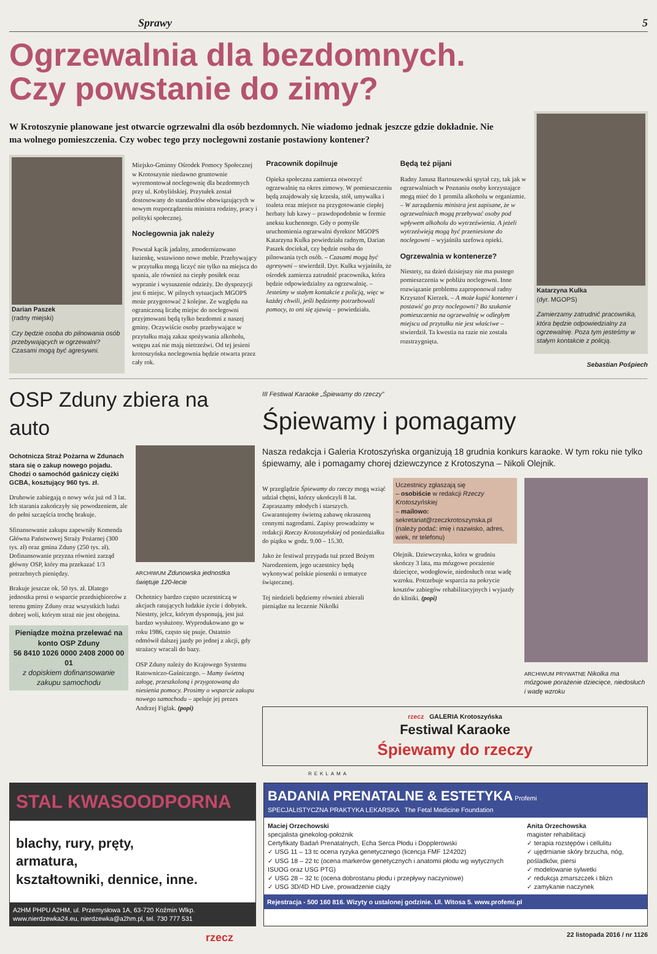Sprawy 5
Ogrzewalnia dla bezdomnych.
Czy powstanie do zimy?
W Krotoszynie planowane jest otwarcie ogrzewalni dla osób bezdomnych. Nie wiadomo jednak jeszcze gdzie dokładnie. Nie ma wolnego pomieszczenia. Czy wobec tego przy noclegowni zostanie postawiony kontener?
Darian Paszek
(radny miejski)
Czy będzie osoba do pilnowania osób przebywających w ogrzewalni? Czasami mogą być agresywni.
Miejsko-Gminny Ośrodek Pomocy Społecznej w Krotoszynie niedawno gruntownie wyremontował noclegownię dla bezdomnych przy ul. Kobylińskiej. Przytułek został dostosowany do standardów obowiązujących w nowym rozporządzeniu ministra rodziny, pracy i polityki społecznej.
Noclegownia jak należy
Powstał kącik jadalny, zmodernizowano łazienkę, wstawiono nowe meble. Przebywający w przytułku mogą liczyć nie tylko na miejsca do spania, ale również na ciepły posiłek oraz wypranie i wysuszenie odzieży. Do dyspozycji jest 6 miejsc. W pilnych sytuacjach MGOPS może przygotować 2 kolejne. Ze względu na ograniczoną liczbę miejsc do noclegowni przyjmowani będą tylko bezdomni z naszej gminy. Oczywiście osoby przebywające w przytułku mają zakaz spożywania alkoholu, wstępu zaś nie mają nietrzeźwi. Od tej jesieni krotoszyńska noclegownia będzie otwarta przez cały rok.
Pracownik dopilnuje
Opieka społeczna zamierza otworzyć ogrzewalnię na okres zimowy. W pomieszczeniu będą znajdowały się krzesła, stół, umywalka i toaleta oraz miejsce na przygotowanie ciepłej herbaty lub kawy – prawdopodobnie w formie aneksu kuchennego. Gdy o pomyśle uruchomienia ogrzewalni dyrektor MGOPS Katarzyna Kulka powiedziała radnym, Darian Paszek dociekał, czy będzie osoba do pilnowania tych osób. – Czasami mogą być agresywni – stwierdził. Dyr. Kulka wyjaśniła, że ośrodek zamierza zatrudnić pracownika, która będzie odpowiedzialny za ogrzewalnię. – Jesteśmy w stałym kontakcie z policją, więc w każdej chwili, jeśli będziemy potrzebowali pomocy, to oni się zjawią – powiedziała.
Będą też pijani
Radny Janusz Bartoszewski spytał czy, tak jak w ogrzewalniach w Poznaniu osoby korzystające mogą mieć do 1 promila alkoholu w organizmie. – W zarządzeniu ministra jest zapisane, że w ogrzewalniach mogą przebywać osoby pod wpływem alkoholu do wytrzeźwienia. A jeżeli wytrzeźwieją mogą być przeniesione do noclegowni – wyjaśniła szefowa opieki.
Ogrzewalnia w kontenerze?
Niestety, na dzień dzisiejszy nie ma pustego pomieszczenia w pobliżu noclegowni. Inne rozwiązanie problemu zaproponował radny Krzysztof Kierzek. – A może kupić kontener i postawić go przy noclegowni? Bo szukanie pomieszczenia na ogrzewalnię w odległym miejscu od przytułku nie jest właściwe – stwierdził. Ta kwestia na razie nie została rozstrzygnięta.
Katarzyna Kulka
(dyr. MGOPS)
Zamierzamy zatrudnić pracownika, która będzie odpowiedzialny za ogrzewalnię. Poza tym jesteśmy w stałym kontakcie z policją.
Sebastian Pośpiech
OSP Zduny zbiera na auto
Ochotnicza Straż Pożarna w Zdunach stara się o zakup nowego pojadu. Chodzi o samochód gaśniczy ciężki GCBA, kosztujący 960 tys. zł.
Druhowie zabiegają o nowy wóz już od 3 lat. Ich starania zakończyły się powodzeniem, ale do pełni szczęścia trochę brakuje.
Sfinansowanie zakupu zapewniły Komenda Główna Państwowej Straży Pożarnej (300 tys. zł) oraz gmina Zduny (250 tys. zł). Dofinansowanie przyzna również zarząd główny OSP, który ma przekazać 1/3 potrzebnych pieniędzy.
Brakuje jeszcze ok. 50 tys. zł. Dlatego jednostka prosi o wsparcie przedsiębiorców z terenu gminy Zduny oraz wszystkich ludzi dobrej woli, którym straż nie jest obojętna.
Pieniądze można przelewać na konto OSP Zduny
56 8410 1026 0000 2408 2000 00 01
z dopiskiem dofinansowanie zakupu samochodu
ARCHIWUM Zdunowska jednostka świętuje 120-lecie
Ochotnicy bardzo często uczestniczą w akcjach ratujących ludzkie życie i dobytek. Niestety, jelcz, którym dysponują, jest już bardzo wysłużony. Wyprodukowano go w roku 1986, często się psuje. Ostatnio odmówił dalszej jazdy po jednej z akcji, gdy strażacy wracali do bazy.
OSP Zduny należy do Krajowego Systemu Ratowniczo-Gaśniczego. – Mamy świetną załogę, przeszkoloną i przygotowaną do niesienia pomocy. Prosimy o wsparcie zakupu nowego samochodu – apeluje jej prezes Andrzej Figlak. (popi)
III Festiwal Karaoke „Śpiewamy do rzeczy”
Śpiewamy i pomagamy
Nasza redakcja i Galeria Krotoszyńska organizują 18 grudnia konkurs karaoke. W tym roku nie tylko śpiewamy, ale i pomagamy chorej dziewczynce z Krotoszyna – Nikoli Olejnik.
W przeglądzie Śpiewamy do rzeczy mogą wziąć udział chętni, którzy ukończyli 8 lat. Zapraszamy młodych i starszych. Gwarantujemy świetną zabawę okraszoną cennymi nagrodami. Zapisy prowadzimy w redakcji Rzeczy Krotoszyńskiej od poniedziałku do piątku w godz. 9.00 – 15.30.
Jako że festiwal przypada tuż przed Bożym Narodzeniem, jego uczestnicy będą wykonywać polskie piosenki o tematyce świątecznej.
Tej niedzieli będziemy również zbierali pieniądze na leczenie Nikolki
Uczestnicy zgłaszają się
– osobiście w redakcji Rzeczy Krotoszyńskiej
– mailowo: sekretariat@rzeczkrotoszynska.pl (należy podać: imię i nazwisko, adres, wiek, nr telefonu)
Olejnik. Dziewczynka, która w grudniu skończy 3 lata, ma mózgowe porażenie dziecięce, wodogłowie, niedosłuch oraz wadę wzroku. Potrzebuje wsparcia na pokrycie kosztów zabiegów rehabilitacyjnych i wyjazdy do kliniki. (popi)
ARCHIWUM PRYWATNE Nikolka ma mózgowe porażenie dziecięce, niedosłuch i wadę wzroku
rzecz GALERIA Krotoszyńska
Festiwal Karaoke
Śpiewamy do rzeczy
REKLAMA
STAL KWASOODPORNA
blachy, rury, pręty,
armatura,
kształtowniki, dennice, inne.
A2HM PHPU A2HM, ul. Przemysłowa 1A, 63-720 Koźmin Wlkp.
www.nierdzewka24.eu, nierdzewka@a2hm.pl, tel. 730 777 531
BADANIA PRENATALNE & ESTETYKA Profemi
SPECJALISTYCZNA PRAKTYKA LEKARSKA The Fetal Medicine Foundation
Maciej Orzechowski
specjalista ginekolog-położnik
Certyfikaty Badań Prenatalnych, Echa Serca Płodu i Dopplerowski
✓ USG 11 – 13 tc ocena ryzyka genetycznego (licencja FMF 124202)
✓ USG 18 – 22 tc (ocena markerów genetycznych i anatomii płodu wg wytycznych ISUOG oraz USG PTG)
✓ USG 28 – 32 tc (ocena dobrostanu płodu i przepływy naczyniowe)
✓ USG 3D/4D HD Live, prowadzenie ciąży
Anita Orzechowska
magister rehabilitacji
✓ terapia rozstępów i cellulitu
✓ ujędrnianie skóry brzucha, nóg, pośladków, piersi
✓ modelowanie sylwetki
✓ redukcja zmarszczek i blizn
✓ zamykanie naczynek
Rejestracja - 500 160 816. Wizyty o ustalonej godzinie. Ul. Witosa 5. www.profemi.pl
rzecz 22 listopada 2016 / nr 1126